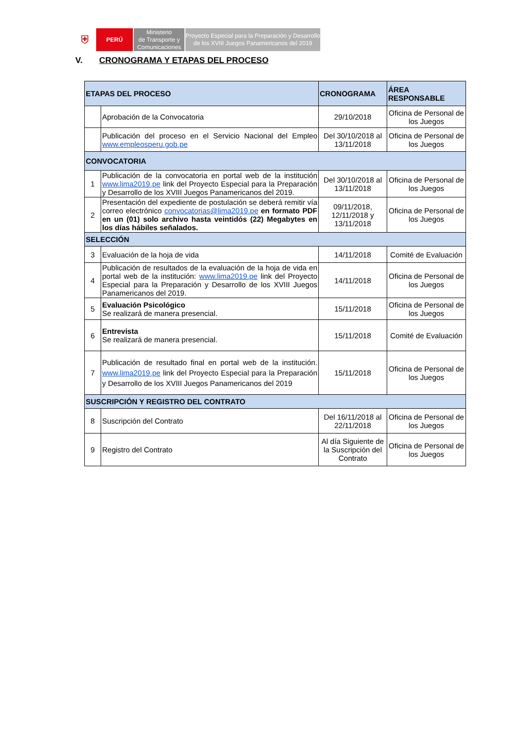⛨
PERÚ Ministerio
de Transporte y
Comunicaciones
Proyecto Especial para la Preparación y Desarrollo
de los XVIII Juegos Panamericanos del 2019
V. CRONOGRAMA Y ETAPAS DEL PROCESO
| ETAPAS DEL PROCESO | | CRONOGRAMA | ÁREA RESPONSABLE |
| --- | --- | --- | --- |
| | Aprobación de la Convocatoria | 29/10/2018 | Oficina de Personal de los Juegos |
| | Publicación del proceso en el Servicio Nacional del Empleo www.empleosperu.gob.pe | Del 30/10/2018 al 13/11/2018 | Oficina de Personal de los Juegos |
| CONVOCATORIA | | | |
| 1 | Publicación de la convocatoria en portal web de la institución www.lima2019.pe link del Proyecto Especial para la Preparación y Desarrollo de los XVIII Juegos Panamericanos del 2019. | Del 30/10/2018 al 13/11/2018 | Oficina de Personal de los Juegos |
| 2 | Presentación del expediente de postulación se deberá remitir vía correo electrónico convocatorias@lima2019.pe en formato PDF en un (01) solo archivo hasta veintidós (22) Megabytes en los días hábiles señalados. | 09/11/2018, 12/11/2018 y 13/11/2018 | Oficina de Personal de los Juegos |
| SELECCIÓN | | | |
| 3 | Evaluación de la hoja de vida | 14/11/2018 | Comité de Evaluación |
| 4 | Publicación de resultados de la evaluación de la hoja de vida en portal web de la institución: www.lima2019.pe link del Proyecto Especial para la Preparación y Desarrollo de los XVIII Juegos Panamericanos del 2019. | 14/11/2018 | Oficina de Personal de los Juegos |
| 5 | Evaluación Psicológico Se realizará de manera presencial. | 15/11/2018 | Oficina de Personal de los Juegos |
| 6 | Entrevista Se realizará de manera presencial. | 15/11/2018 | Comité de Evaluación |
| 7 | Publicación de resultado final en portal web de la institución. www.lima2019.pe link del Proyecto Especial para la Preparación y Desarrollo de los XVIII Juegos Panamericanos del 2019 | 15/11/2018 | Oficina de Personal de los Juegos |
| SUSCRIPCIÓN Y REGISTRO DEL CONTRATO | | | |
| 8 | Suscripción del Contrato | Del 16/11/2018 al 22/11/2018 | Oficina de Personal de los Juegos |
| 9 | Registro del Contrato | Al día Siguiente de la Suscripción del Contrato | Oficina de Personal de los Juegos |